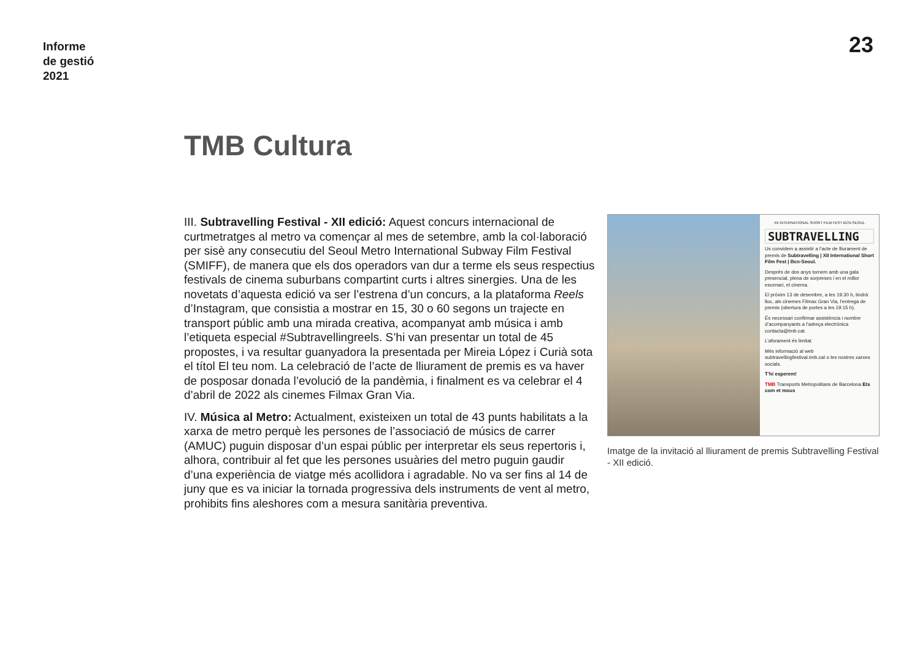Informe
de gestió
2021
23
TMB Cultura
III. Subtravelling Festival - XII edició: Aquest concurs internacional de curtmetratges al metro va començar al mes de setembre, amb la col·laboració per sisè any consecutiu del Seoul Metro International Subway Film Festival (SMIFF), de manera que els dos operadors van dur a terme els seus respectius festivals de cinema suburbans compartint curts i altres sinergies. Una de les novetats d’aquesta edició va ser l’estrena d’un concurs, a la plataforma Reels d’Instagram, que consistia a mostrar en 15, 30 o 60 segons un trajecte en transport públic amb una mirada creativa, acompanyat amb música i amb l’etiqueta especial #Subtravellingreels. S’hi van presentar un total de 45 propostes, i va resultar guanyadora la presentada per Mireia López i Curià sota el títol El teu nom. La celebració de l’acte de lliurament de premis es va haver de posposar donada l’evolució de la pandèmia, i finalment es va celebrar el 4 d’abril de 2022 als cinemes Filmax Gran Via.
IV. Música al Metro: Actualment, existeixen un total de 43 punts habilitats a la xarxa de metro perquè les persones de l’associació de músics de carrer (AMUC) puguin disposar d’un espai públic per interpretar els seus repertoris i, alhora, contribuir al fet que les persones usuàries del metro puguin gaudir d’una experiència de viatge més acollidora i agradable. No va ser fins al 14 de juny que es va iniciar la tornada progressiva dels instruments de vent al metro, prohibits fins aleshores com a mesura sanitària preventiva.
XII INTERNATIONAL SHORT FILM FEST BCN-SEOUL
SUBTRAVELLING
Us convidem a assistir a l’acte de lliurament de premis de Subtravelling | XII International Short Film Fest | Bcn-Seoul.
Després de dos anys tornem amb una gala presencial, plena de sorpreses i en el millor escenari, el cinema.
El pròxim 13 de desembre, a les 19.30 h, tindrà lloc, als cinemes Filmax Gran Via, l’entrega de premis (obertura de portes a les 19:15 h).
És necessari confirmar assistència i nombre d’acompanyants a l’adreça electrònica contacta@tmb.cat.
L’aforament és limitat.
Més informació al web subtravellingfestival.tmb.cat o les nostres xarxes socials.
T’hi esperem!
TMB Transports Metropolitans de Barcelona Ets com et mous
Imatge de la invitació al lliurament de premis Subtravelling Festival - XII edició.